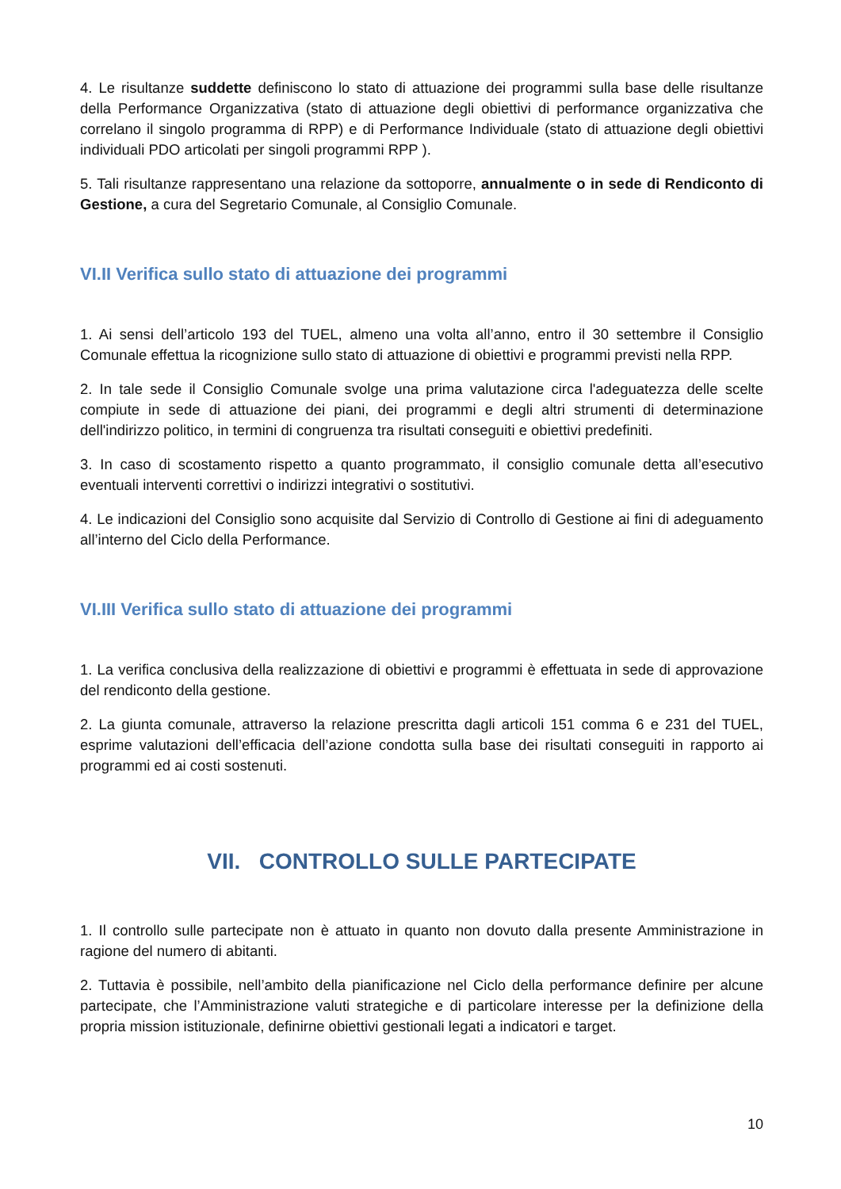4. Le risultanze suddette definiscono lo stato di attuazione dei programmi sulla base delle risultanze della Performance Organizzativa (stato di attuazione degli obiettivi di performance organizzativa che correlano il singolo programma di RPP) e di Performance Individuale (stato di attuazione degli obiettivi individuali PDO articolati per singoli programmi RPP ).
5. Tali risultanze rappresentano una relazione da sottoporre, annualmente o in sede di Rendiconto di Gestione, a cura del Segretario Comunale, al Consiglio Comunale.
VI.II Verifica sullo stato di attuazione dei programmi
1. Ai sensi dell’articolo 193 del TUEL, almeno una volta all’anno, entro il 30 settembre il Consiglio Comunale effettua la ricognizione sullo stato di attuazione di obiettivi e programmi previsti nella RPP.
2. In tale sede il Consiglio Comunale svolge una prima valutazione circa l'adeguatezza delle scelte compiute in sede di attuazione dei piani, dei programmi e degli altri strumenti di determinazione dell'indirizzo politico, in termini di congruenza tra risultati conseguiti e obiettivi predefiniti.
3. In caso di scostamento rispetto a quanto programmato, il consiglio comunale detta all’esecutivo eventuali interventi correttivi o indirizzi integrativi o sostitutivi.
4. Le indicazioni del Consiglio sono acquisite dal Servizio di Controllo di Gestione ai fini di adeguamento all’interno del Ciclo della Performance.
VI.III Verifica sullo stato di attuazione dei programmi
1. La verifica conclusiva della realizzazione di obiettivi e programmi è effettuata in sede di approvazione del rendiconto della gestione.
2. La giunta comunale, attraverso la relazione prescritta dagli articoli 151 comma 6 e 231 del TUEL, esprime valutazioni dell’efficacia dell’azione condotta sulla base dei risultati conseguiti in rapporto ai programmi ed ai costi sostenuti.
VII. CONTROLLO SULLE PARTECIPATE
1. Il controllo sulle partecipate non è attuato in quanto non dovuto dalla presente Amministrazione in ragione del numero di abitanti.
2. Tuttavia è possibile, nell’ambito della pianificazione nel Ciclo della performance definire per alcune partecipate, che l’Amministrazione valuti strategiche e di particolare interesse per la definizione della propria mission istituzionale, definirne obiettivi gestionali legati a indicatori e target.
10